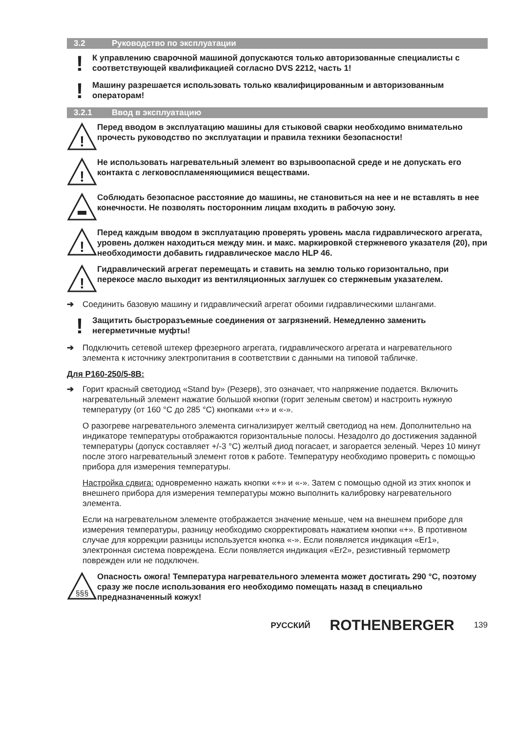3.2 Руководство по эксплуатации
!
К управлению сварочной машиной допускаются только авторизованные специалисты с соответствующей квалификацией согласно DVS 2212, часть 1!
!
Машину разрешается использовать только квалифицированным и авторизованным операторам!
3.2.1 Ввод в эксплуатацию
!
Перед вводом в эксплуатацию машины для стыковой сварки необходимо внимательно прочесть руководство по эксплуатации и правила техники безопасности!
!
Не использовать нагревательный элемент во взрывоопасной среде и не допускать его контакта с легковоспламеняющимися веществами.
Соблюдать безопасное расстояние до машины, не становиться на нее и не вставлять в нее конечности. Не позволять посторонним лицам входить в рабочую зону.
!
Перед каждым вводом в эксплуатацию проверять уровень масла гидравлического агрегата, уровень должен находиться между мин. и макс. маркировкой стержневого указателя (20), при необходимости добавить гидравлическое масло HLP 46.
!
Гидравлический агрегат перемещать и ставить на землю только горизонтально, при перекосе масло выходит из вентиляционных заглушек со стержневым указателем.
➔
Соединить базовую машину и гидравлический агрегат обоими гидравлическими шлангами.
!
Защитить быстроразъемные соединения от загрязнений. Немедленно заменить негерметичные муфты!
➔
Подключить сетевой штекер фрезерного агрегата, гидравлического агрегата и нагревательного элемента к источнику электропитания в соответствии с данными на типовой табличке.
Для P160-250/5-8B:
➔
Горит красный светодиод «Stand by» (Резерв), это означает, что напряжение подается. Включить нагревательный элемент нажатие большой кнопки (горит зеленым светом) и настроить нужную температуру (от 160 °C до 285 °C) кнопками «+» и «-».
О разогреве нагревательного элемента сигнализирует желтый светодиод на нем. Дополнительно на индикаторе температуры отображаются горизонтальные полосы. Незадолго до достижения заданной температуры (допуск составляет +/-3 °C) желтый диод погасает, и загорается зеленый. Через 10 минут после этого нагревательный элемент готов к работе. Температуру необходимо проверить с помощью прибора для измерения температуры.
Настройка сдвига: одновременно нажать кнопки «+» и «-». Затем с помощью одной из этих кнопок и внешнего прибора для измерения температуры можно выполнить калибровку нагревательного элемента.
Если на нагревательном элементе отображается значение меньше, чем на внешнем приборе для измерения температуры, разницу необходимо скорректировать нажатием кнопки «+». В противном случае для коррекции разницы используется кнопка «-». Если появляется индикация «Er1», электронная система повреждена. Если появляется индикация «Er2», резистивный термометр поврежден или не подключен.
§§§
Опасность ожога! Температура нагревательного элемента может достигать 290 °C, поэтому сразу же после использования его необходимо помещать назад в специально предназначенный кожух!
РУССКИЙ ROTHENBERGER 139